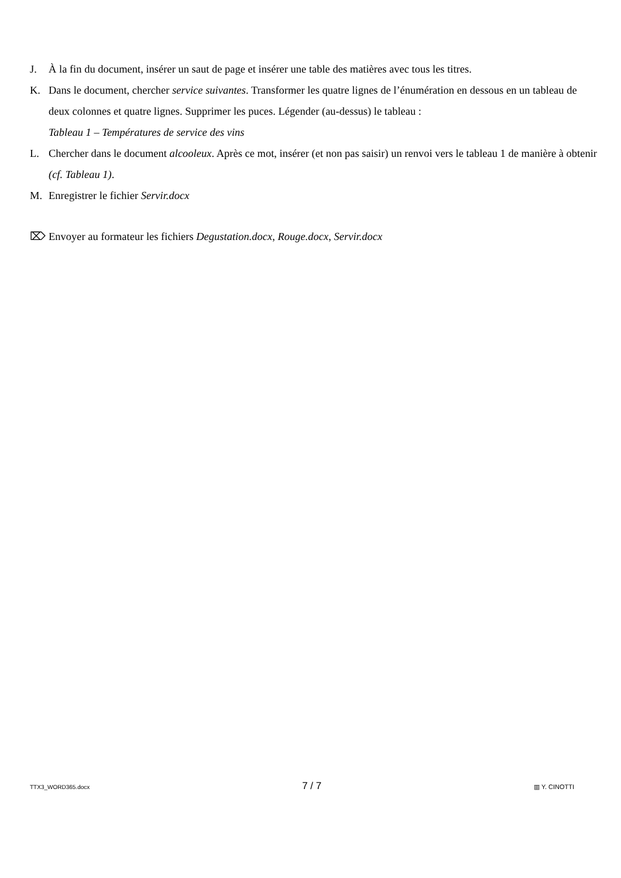J. À la fin du document, insérer un saut de page et insérer une table des matières avec tous les titres.
K. Dans le document, chercher service suivantes. Transformer les quatre lignes de l’énumération en dessous en un tableau de deux colonnes et quatre lignes. Supprimer les puces. Légender (au-dessus) le tableau :
Tableau 1 – Températures de service des vins
L. Chercher dans le document alcooleux. Après ce mot, insérer (et non pas saisir) un renvoi vers le tableau 1 de manière à obtenir (cf. Tableau 1).
M. Enregistrer le fichier Servir.docx
⌦ Envoyer au formateur les fichiers Degustation.docx, Rouge.docx, Servir.docx
TTX3_WORD365.docx 7 / 7 ▥ Y. CINOTTI